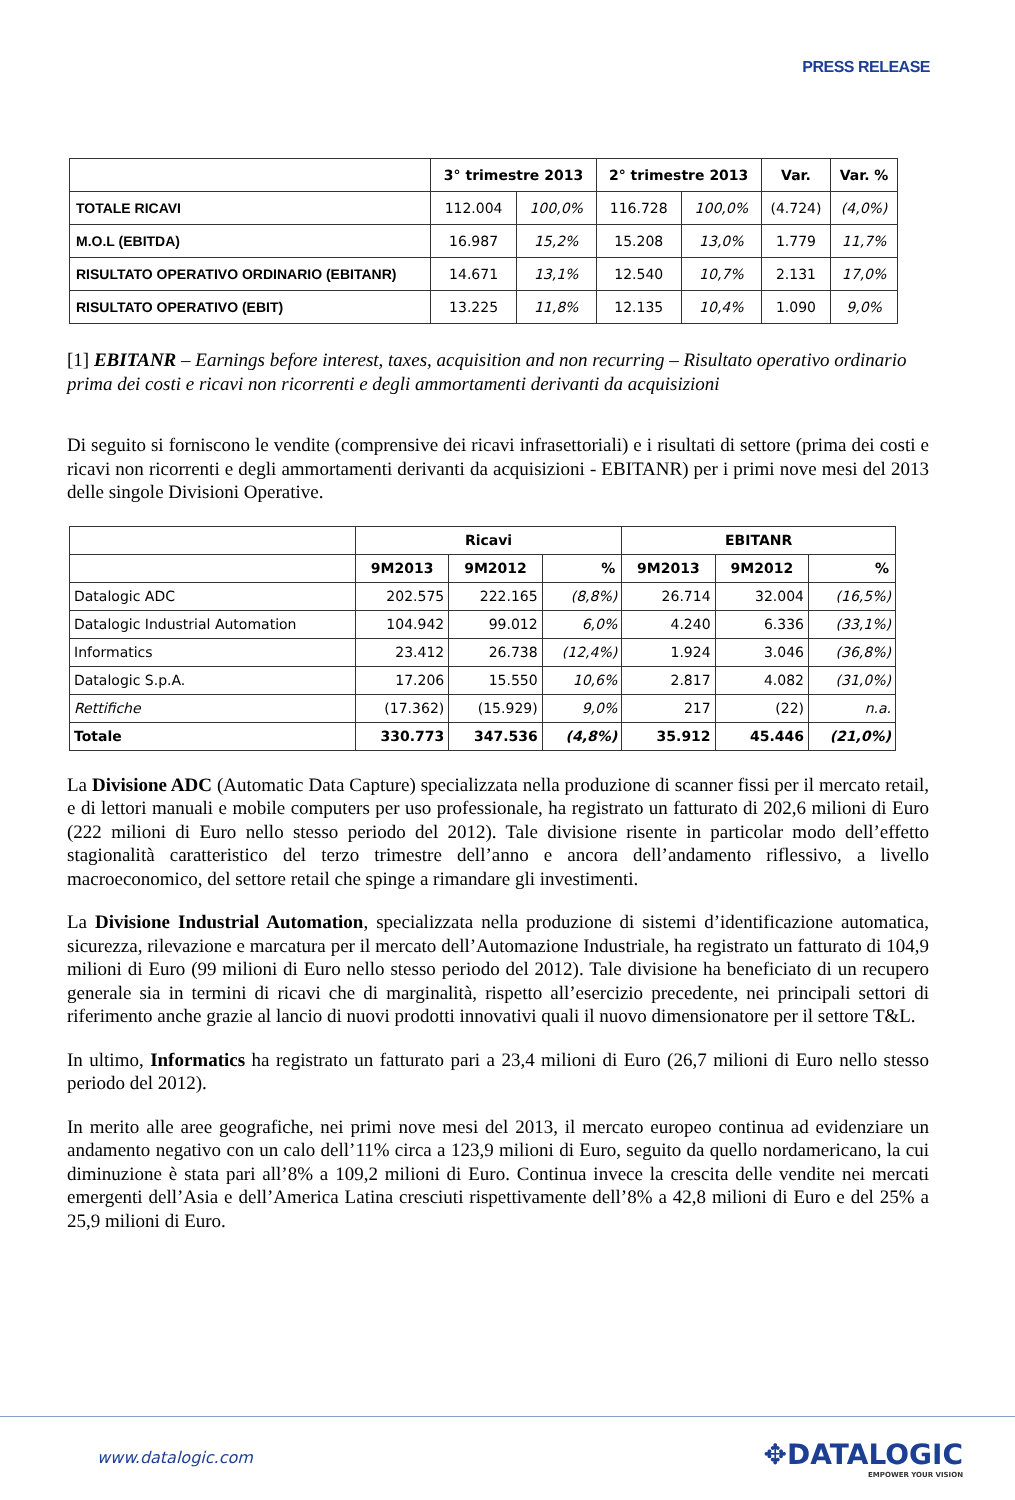PRESS RELEASE
| | 3° trimestre 2013 | | 2° trimestre 2013 | | Var. | Var. % |
| TOTALE RICAVI | 112.004 | 100,0% | 116.728 | 100,0% | (4.724) | (4,0%) |
| M.O.L (EBITDA) | 16.987 | 15,2% | 15.208 | 13,0% | 1.779 | 11,7% |
| RISULTATO OPERATIVO ORDINARIO (EBITANR) | 14.671 | 13,1% | 12.540 | 10,7% | 2.131 | 17,0% |
| RISULTATO OPERATIVO (EBIT) | 13.225 | 11,8% | 12.135 | 10,4% | 1.090 | 9,0% |
[1] EBITANR – Earnings before interest, taxes, acquisition and non recurring – Risultato operativo ordinario prima dei costi e ricavi non ricorrenti e degli ammortamenti derivanti da acquisizioni
Di seguito si forniscono le vendite (comprensive dei ricavi infrasettoriali) e i risultati di settore (prima dei costi e ricavi non ricorrenti e degli ammortamenti derivanti da acquisizioni - EBITANR) per i primi nove mesi del 2013 delle singole Divisioni Operative.
| | Ricavi | | | EBITANR | | |
| | 9M2013 | 9M2012 | % | 9M2013 | 9M2012 | % |
| Datalogic ADC | 202.575 | 222.165 | (8,8%) | 26.714 | 32.004 | (16,5%) |
| Datalogic Industrial Automation | 104.942 | 99.012 | 6,0% | 4.240 | 6.336 | (33,1%) |
| Informatics | 23.412 | 26.738 | (12,4%) | 1.924 | 3.046 | (36,8%) |
| Datalogic S.p.A. | 17.206 | 15.550 | 10,6% | 2.817 | 4.082 | (31,0%) |
| Rettifiche | (17.362) | (15.929) | 9,0% | 217 | (22) | n.a. |
| Totale | 330.773 | 347.536 | (4,8%) | 35.912 | 45.446 | (21,0%) |
La Divisione ADC (Automatic Data Capture) specializzata nella produzione di scanner fissi per il mercato retail, e di lettori manuali e mobile computers per uso professionale, ha registrato un fatturato di 202,6 milioni di Euro (222 milioni di Euro nello stesso periodo del 2012). Tale divisione risente in particolar modo dell’effetto stagionalità caratteristico del terzo trimestre dell’anno e ancora dell’andamento riflessivo, a livello macroeconomico, del settore retail che spinge a rimandare gli investimenti.
La Divisione Industrial Automation, specializzata nella produzione di sistemi d’identificazione automatica, sicurezza, rilevazione e marcatura per il mercato dell’Automazione Industriale, ha registrato un fatturato di 104,9 milioni di Euro (99 milioni di Euro nello stesso periodo del 2012). Tale divisione ha beneficiato di un recupero generale sia in termini di ricavi che di marginalità, rispetto all’esercizio precedente, nei principali settori di riferimento anche grazie al lancio di nuovi prodotti innovativi quali il nuovo dimensionatore per il settore T&L.
In ultimo, Informatics ha registrato un fatturato pari a 23,4 milioni di Euro (26,7 milioni di Euro nello stesso periodo del 2012).
In merito alle aree geografiche, nei primi nove mesi del 2013, il mercato europeo continua ad evidenziare un andamento negativo con un calo dell’11% circa a 123,9 milioni di Euro, seguito da quello nordamericano, la cui diminuzione è stata pari all’8% a 109,2 milioni di Euro. Continua invece la crescita delle vendite nei mercati emergenti dell’Asia e dell’America Latina cresciuti rispettivamente dell’8% a 42,8 milioni di Euro e del 25% a 25,9 milioni di Euro.
www.datalogic.com ✥DATALOGIC
EMPOWER YOUR VISION